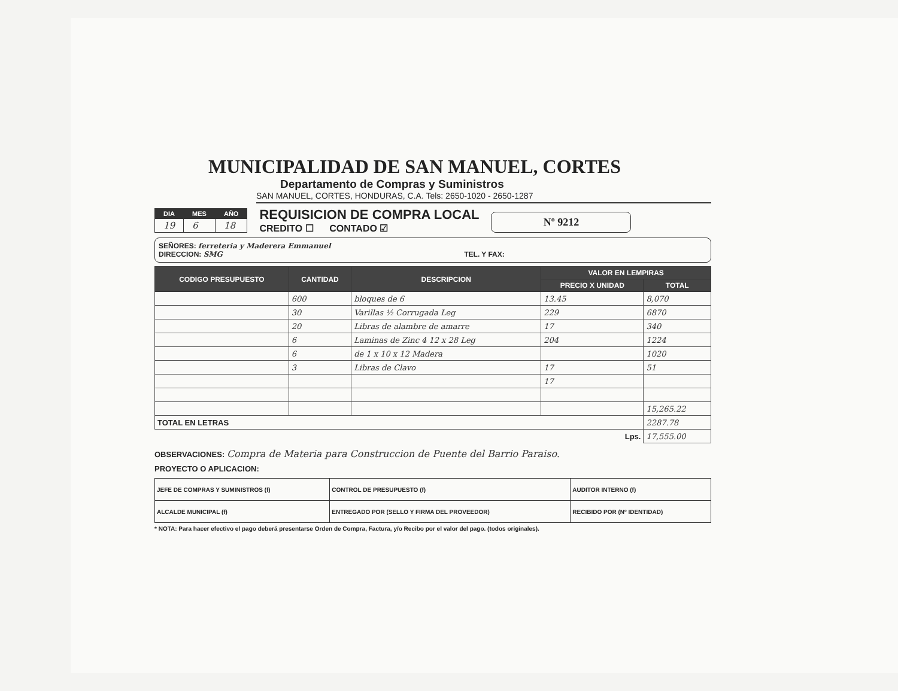MUNICIPALIDAD DE SAN MANUEL, CORTES
Departamento de Compras y Suministros
SAN MANUEL, CORTES, HONDURAS, C.A. Tels: 2650-1020 - 2650-1287
| DIA | MES | AÑO |
| --- | --- | --- |
| 19 | 6 | 18 |
REQUISICION DE COMPRA LOCAL
CREDITO ☐ CONTADO ☑
Nº 9212
SEÑORES: ferreteria y Maderera Emmanuel
DIRECCION: SMG TEL. Y FAX:
| CODIGO PRESUPUESTO | CANTIDAD | DESCRIPCION | VALOR EN LEMPIRAS | |
| --- | --- | --- | --- | --- |
| | | | PRECIO X UNIDAD | TOTAL |
| | 600 | bloques de 6 | 13.45 | 8,070 |
| | 30 | Varillas ½ Corrugada Leg | 229 | 6870 |
| | 20 | Libras de alambre de amarre | 17 | 340 |
| | 6 | Laminas de Zinc 4 12 x 28 Leg | 204 | 1224 |
| | 6 | de 1 x 10 x 12 Madera | | 1020 |
| | 3 | Libras de Clavo | 17 | 51 |
| | | | 17 | |
| | | | | 15,265.22 |
| TOTAL EN LETRAS | | | | 2287.78 |
| Lps. | | | | 17,555.00 |
OBSERVACIONES: Compra de Materia para Construccion de Puente del Barrio Paraiso.
PROYECTO O APLICACION:
| JEFE DE COMPRAS Y SUMINISTROS (f) | CONTROL DE PRESUPUESTO (f) | AUDITOR INTERNO (f) |
| ALCALDE MUNICIPAL (f) | ENTREGADO POR (SELLO Y FIRMA DEL PROVEEDOR) | RECIBIDO POR (Nº IDENTIDAD) |
* NOTA: Para hacer efectivo el pago deberá presentarse Orden de Compra, Factura, y/o Recibo por el valor del pago. (todos originales).